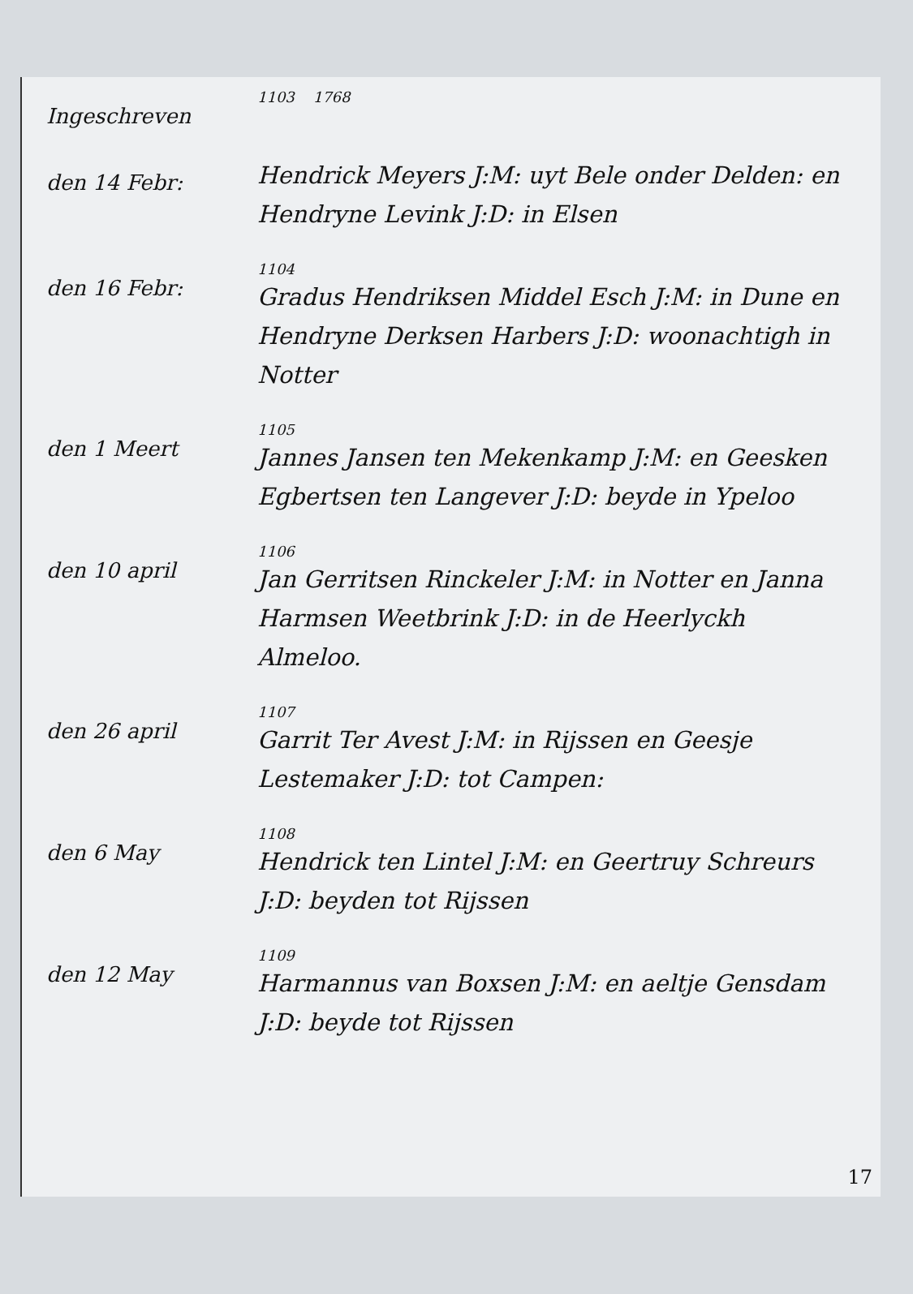Ingeschreven
1103 1768
den 14 Febr:
Hendrick Meyers J:M: uyt Bele onder Delden: en Hendryne Levink J:D: in Elsen
den 16 Febr:
1104
Gradus Hendriksen Middel Esch J:M: in Dune en Hendryne Derksen Harbers J:D: woonachtigh in Notter
den 1 Meert
1105
Jannes Jansen ten Mekenkamp J:M: en Geesken Egbertsen ten Langever J:D: beyde in Ypeloo
den 10 april
1106
Jan Gerritsen Rinckeler J:M: in Notter en Janna Harmsen Weetbrink J:D: in de Heerlyckh Almeloo.
den 26 april
1107
Garrit Ter Avest J:M: in Rijssen en Geesje Lestemaker J:D: tot Campen:
den 6 May
1108
Hendrick ten Lintel J:M: en Geertruy Schreurs J:D: beyden tot Rijssen
den 12 May
1109
Harmannus van Boxsen J:M: en aeltje Gensdam J:D: beyde tot Rijssen
17